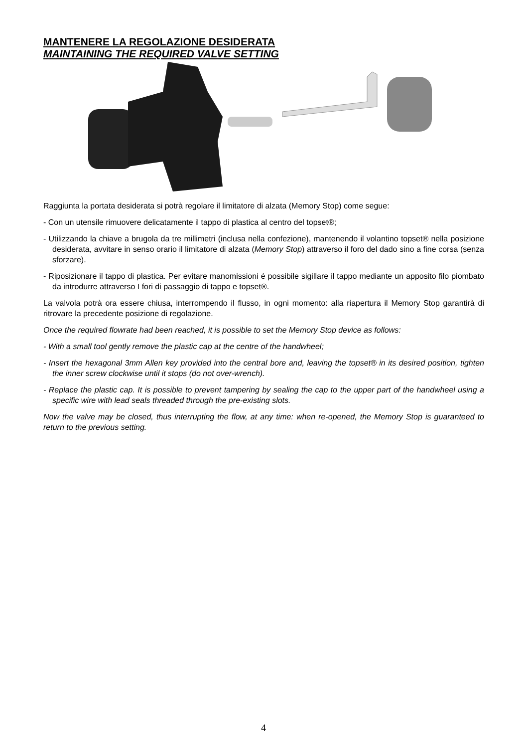MANTENERE LA REGOLAZIONE DESIDERATA
MAINTAINING THE REQUIRED VALVE SETTING
Raggiunta la portata desiderata si potrà regolare il limitatore di alzata (Memory Stop) come segue:
- Con un utensile rimuovere delicatamente il tappo di plastica al centro del topset®;
- Utilizzando la chiave a brugola da tre millimetri (inclusa nella confezione), mantenendo il volantino topset® nella posizione desiderata, avvitare in senso orario il limitatore di alzata (Memory Stop) attraverso il foro del dado sino a fine corsa (senza sforzare).
- Riposizionare il tappo di plastica. Per evitare manomissioni é possibile sigillare il tappo mediante un apposito filo piombato da introdurre attraverso I fori di passaggio di tappo e topset®.
La valvola potrà ora essere chiusa, interrompendo il flusso, in ogni momento: alla riapertura il Memory Stop garantirà di ritrovare la precedente posizione di regolazione.
Once the required flowrate had been reached, it is possible to set the Memory Stop device as follows:
- With a small tool gently remove the plastic cap at the centre of the handwheel;
- Insert the hexagonal 3mm Allen key provided into the central bore and, leaving the topset® in its desired position, tighten the inner screw clockwise until it stops (do not over-wrench).
- Replace the plastic cap. It is possible to prevent tampering by sealing the cap to the upper part of the handwheel using a specific wire with lead seals threaded through the pre-existing slots.
Now the valve may be closed, thus interrupting the flow, at any time: when re-opened, the Memory Stop is guaranteed to return to the previous setting.
4